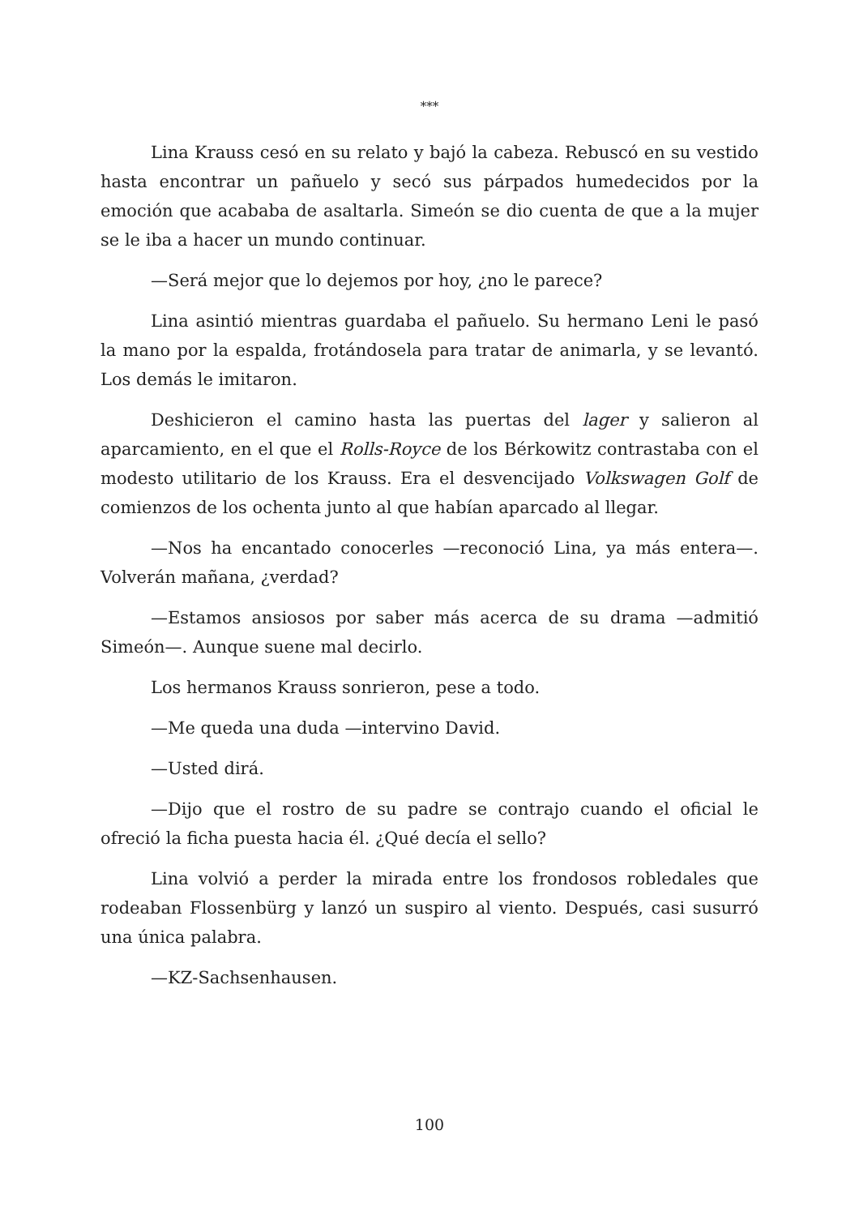***
Lina Krauss cesó en su relato y bajó la cabeza. Rebuscó en su vestido hasta encontrar un pañuelo y secó sus párpados humedecidos por la emoción que acababa de asaltarla. Simeón se dio cuenta de que a la mujer se le iba a hacer un mundo continuar.
—Será mejor que lo dejemos por hoy, ¿no le parece?
Lina asintió mientras guardaba el pañuelo. Su hermano Leni le pasó la mano por la espalda, frotándosela para tratar de animarla, y se levantó. Los demás le imitaron.
Deshicieron el camino hasta las puertas del lager y salieron al aparcamiento, en el que el Rolls-Royce de los Bérkowitz contrastaba con el modesto utilitario de los Krauss. Era el desvencijado Volkswagen Golf de comienzos de los ochenta junto al que habían aparcado al llegar.
—Nos ha encantado conocerles —reconoció Lina, ya más entera—. Volverán mañana, ¿verdad?
—Estamos ansiosos por saber más acerca de su drama —admitió Simeón—. Aunque suene mal decirlo.
Los hermanos Krauss sonrieron, pese a todo.
—Me queda una duda —intervino David.
—Usted dirá.
—Dijo que el rostro de su padre se contrajo cuando el oficial le ofreció la ficha puesta hacia él. ¿Qué decía el sello?
Lina volvió a perder la mirada entre los frondosos robledales que rodeaban Flossenbürg y lanzó un suspiro al viento. Después, casi susurró una única palabra.
—KZ-Sachsenhausen.
100